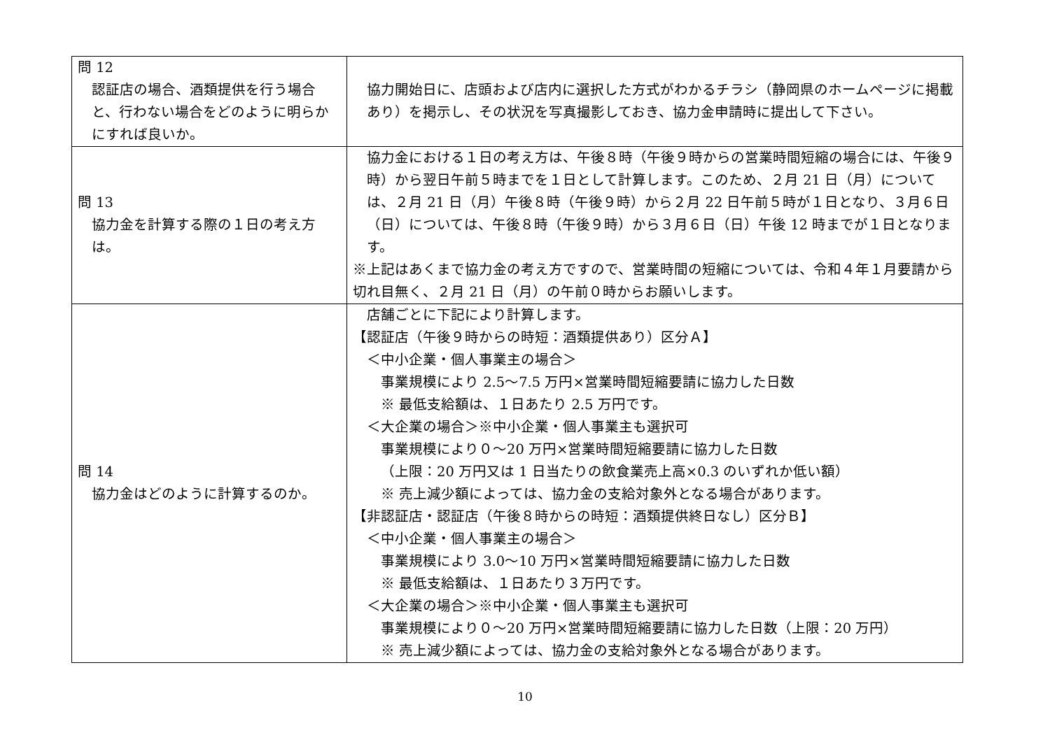| 問 12 認証店の場合、酒類提供を行う場合と、行わない場合をどのように明らかにすれば良いか。 | 協力開始日に、店頭および店内に選択した方式がわかるチラシ（静岡県のホームページに掲載あり）を掲示し、その状況を写真撮影しておき、協力金申請時に提出して下さい。 |
| 問 13 協力金を計算する際の１日の考え方は。 | 協力金における１日の考え方は、午後８時（午後９時からの営業時間短縮の場合には、午後９時）から翌日午前５時までを１日として計算します。このため、２月 21 日（月）については、２月 21 日（月）午後８時（午後９時）から２月 22 日午前５時が１日となり、３月６日（日）については、午後８時（午後９時）から３月６日（日）午後 12 時までが１日となります。 ※上記はあくまで協力金の考え方ですので、営業時間の短縮については、令和４年１月要請から切れ目無く、２月 21 日（月）の午前０時からお願いします。 |
| 問 14 協力金はどのように計算するのか。 | 店舗ごとに下記により計算します。 【認証店（午後９時からの時短：酒類提供あり）区分Ａ】 ＜中小企業・個人事業主の場合＞ 事業規模により 2.5～7.5 万円×営業時間短縮要請に協力した日数 ※ 最低支給額は、１日あたり 2.5 万円です。 ＜大企業の場合＞※中小企業・個人事業主も選択可 事業規模により０～20 万円×営業時間短縮要請に協力した日数 （上限：20 万円又は 1 日当たりの飲食業売上高×0.3 のいずれか低い額） ※ 売上減少額によっては、協力金の支給対象外となる場合があります。 【非認証店・認証店（午後８時からの時短：酒類提供終日なし）区分Ｂ】 ＜中小企業・個人事業主の場合＞ 事業規模により 3.0～10 万円×営業時間短縮要請に協力した日数 ※ 最低支給額は、１日あたり３万円です。 ＜大企業の場合＞※中小企業・個人事業主も選択可 事業規模により０～20 万円×営業時間短縮要請に協力した日数（上限：20 万円） ※ 売上減少額によっては、協力金の支給対象外となる場合があります。 |
10